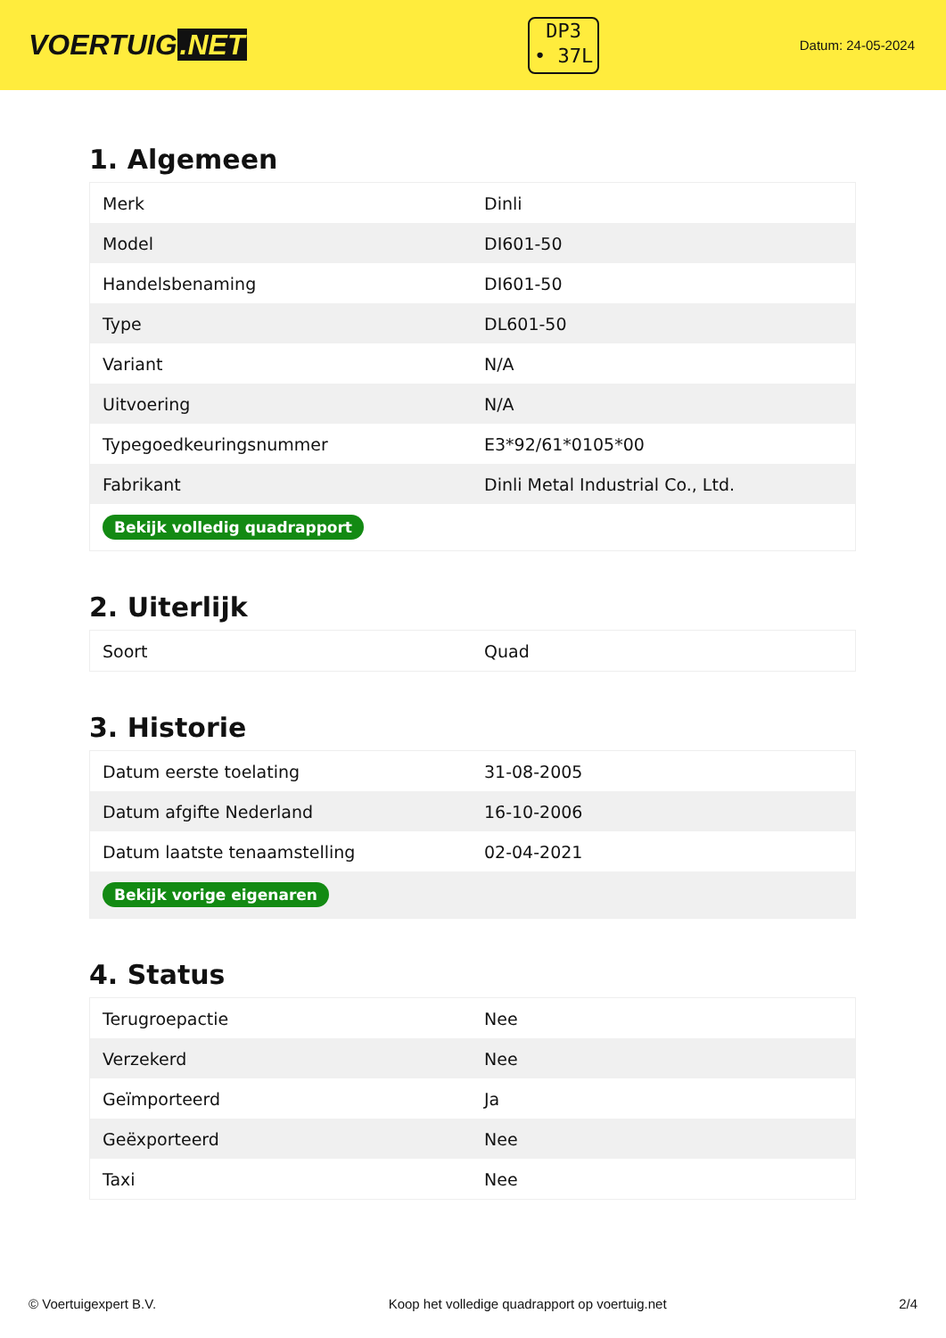VOERTUIG.NET
DP3
• 37L
Datum: 24-05-2024
1. Algemeen
| Merk | Dinli |
| Model | DI601-50 |
| Handelsbenaming | DI601-50 |
| Type | DL601-50 |
| Variant | N/A |
| Uitvoering | N/A |
| Typegoedkeuringsnummer | E3*92/61*0105*00 |
| Fabrikant | Dinli Metal Industrial Co., Ltd. |
| Bekijk volledig quadrapport | |
2. Uiterlijk
| Soort | Quad |
3. Historie
| Datum eerste toelating | 31-08-2005 |
| Datum afgifte Nederland | 16-10-2006 |
| Datum laatste tenaamstelling | 02-04-2021 |
| Bekijk vorige eigenaren | |
4. Status
| Terugroepactie | Nee |
| Verzekerd | Nee |
| Geïmporteerd | Ja |
| Geëxporteerd | Nee |
| Taxi | Nee |
© Voertuigexpert B.V. Koop het volledige quadrapport op voertuig.net 2/4